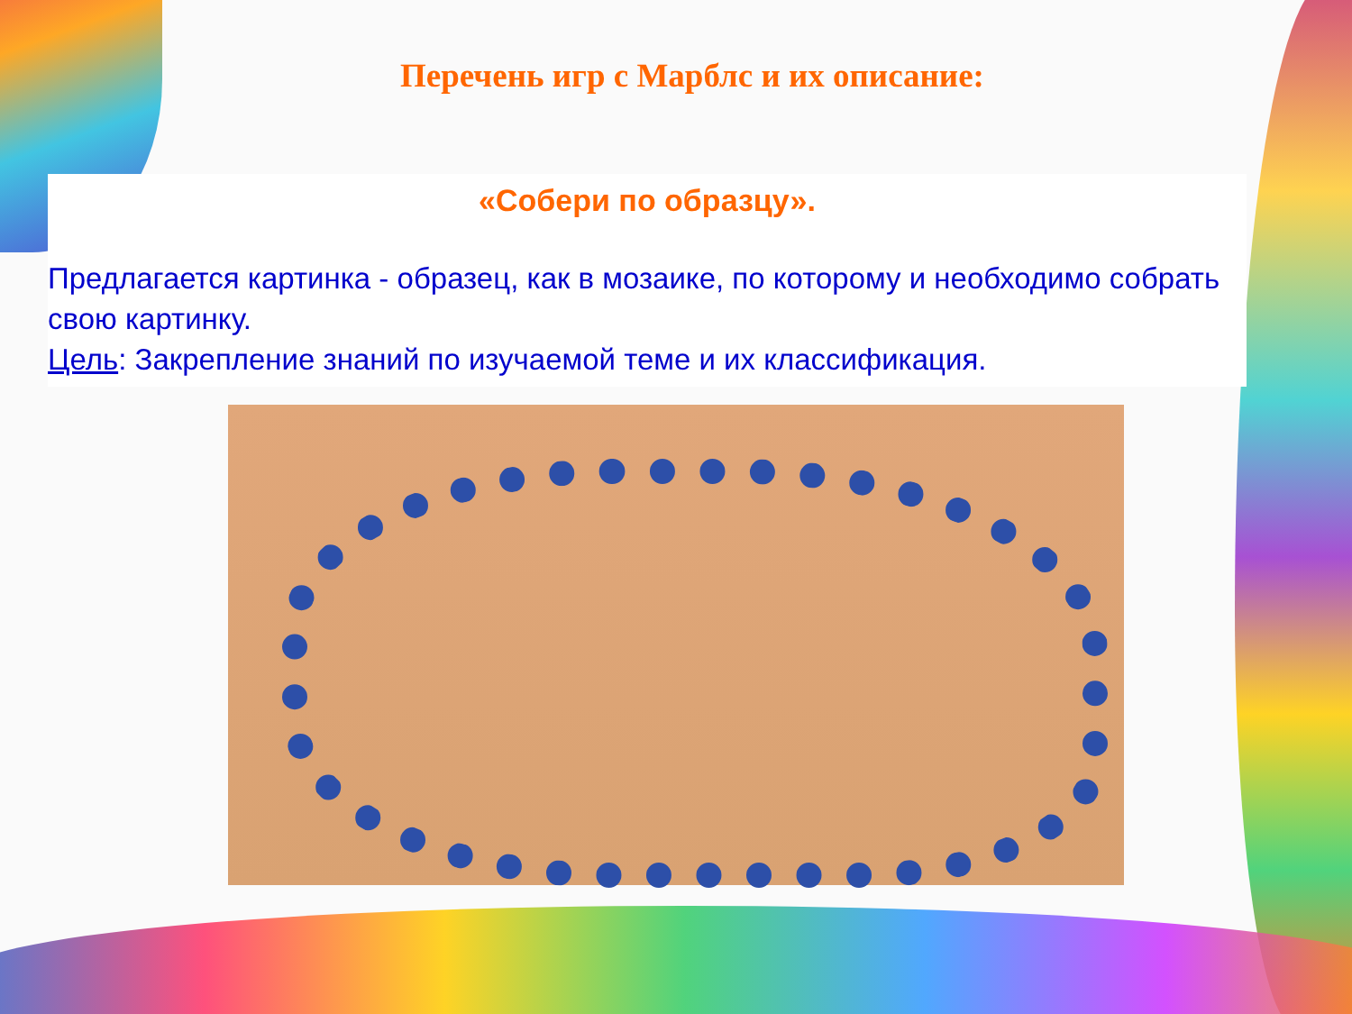Перечень игр с Марблс и их описание:
«Собери по образцу».
Предлагается картинка - образец, как в мозаике, по которому и необходимо собрать свою картинку.
Цель: Закрепление знаний по изучаемой теме и их классификация.